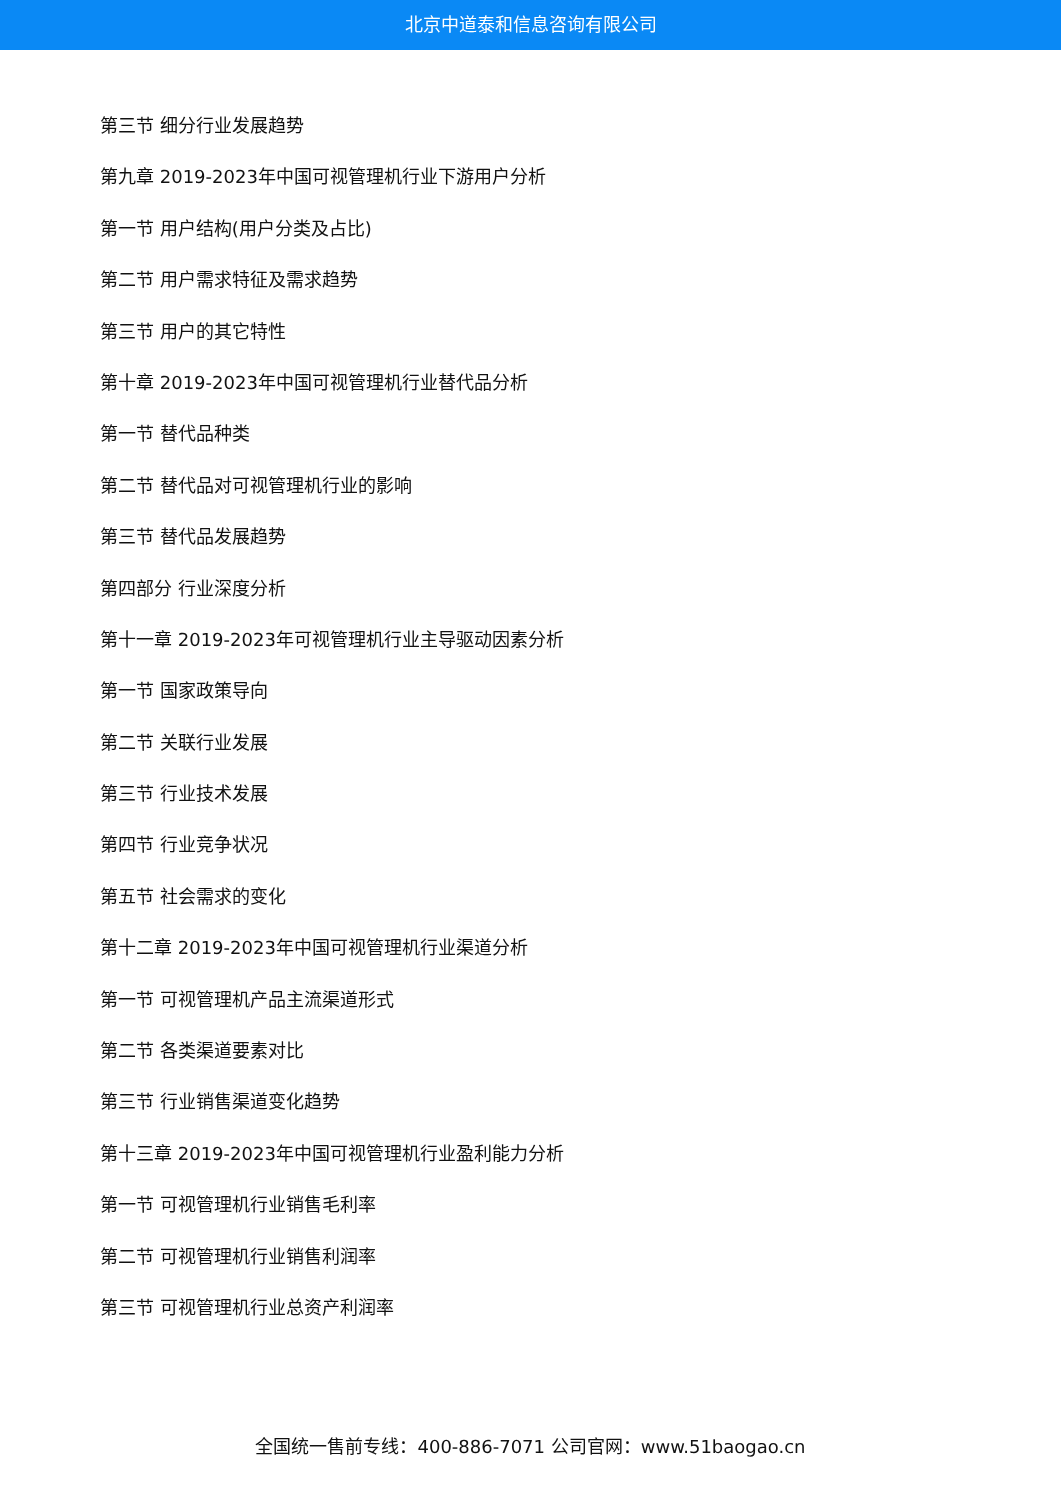北京中道泰和信息咨询有限公司
第三节 细分行业发展趋势
第九章 2019-2023年中国可视管理机行业下游用户分析
第一节 用户结构(用户分类及占比)
第二节 用户需求特征及需求趋势
第三节 用户的其它特性
第十章 2019-2023年中国可视管理机行业替代品分析
第一节 替代品种类
第二节 替代品对可视管理机行业的影响
第三节 替代品发展趋势
第四部分 行业深度分析
第十一章 2019-2023年可视管理机行业主导驱动因素分析
第一节 国家政策导向
第二节 关联行业发展
第三节 行业技术发展
第四节 行业竞争状况
第五节 社会需求的变化
第十二章 2019-2023年中国可视管理机行业渠道分析
第一节 可视管理机产品主流渠道形式
第二节 各类渠道要素对比
第三节 行业销售渠道变化趋势
第十三章 2019-2023年中国可视管理机行业盈利能力分析
第一节 可视管理机行业销售毛利率
第二节 可视管理机行业销售利润率
第三节 可视管理机行业总资产利润率
全国统一售前专线：400-886-7071 公司官网：www.51baogao.cn